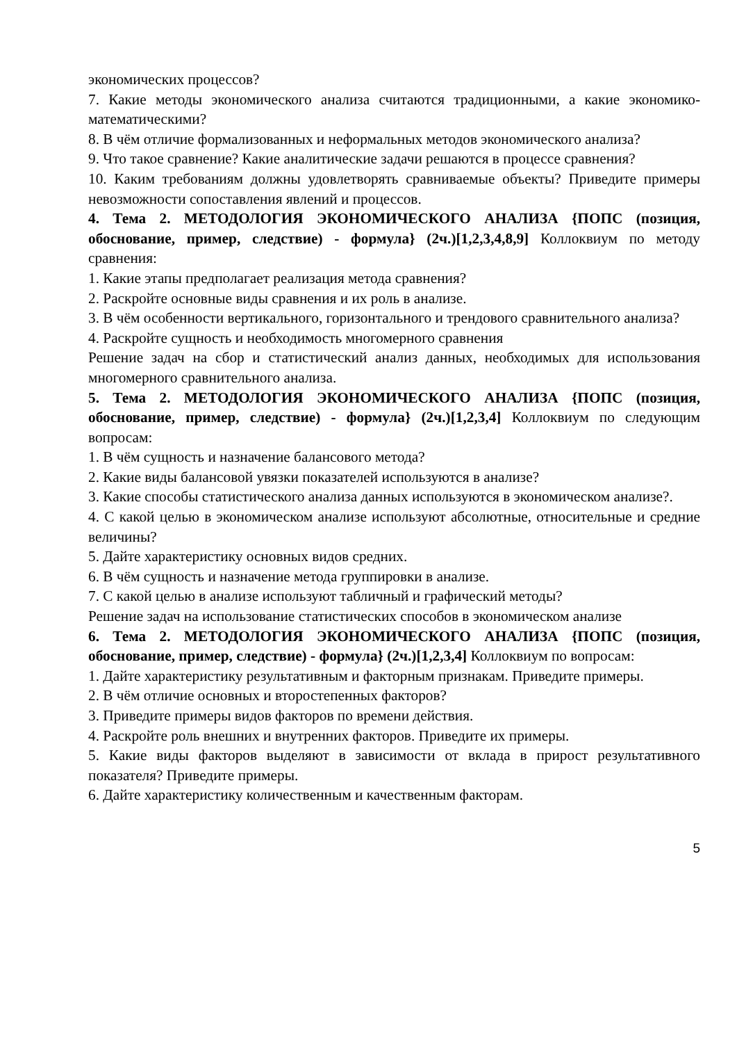экономических процессов?
7. Какие методы экономического анализа считаются традиционными, а какие экономико-математическими?
8. В чём отличие формализованных и неформальных методов экономического анализа?
9. Что такое сравнение? Какие аналитические задачи решаются в процессе сравнения?
10. Каким требованиям должны удовлетворять сравниваемые объекты? Приведите примеры невозможности сопоставления явлений и процессов.
4. Тема 2. МЕТОДОЛОГИЯ ЭКОНОМИЧЕСКОГО АНАЛИЗА {ПОПС (позиция, обоснование, пример, следствие) - формула} (2ч.)[1,2,3,4,8,9] Коллоквиум по методу сравнения:
1. Какие этапы предполагает реализация метода сравнения?
2. Раскройте основные виды сравнения и их роль в анализе.
3. В чём особенности вертикального, горизонтального и трендового сравнительного анализа?
4. Раскройте сущность и необходимость многомерного сравнения
Решение задач на сбор и статистический анализ данных, необходимых для использования многомерного сравнительного анализа.
5. Тема 2. МЕТОДОЛОГИЯ ЭКОНОМИЧЕСКОГО АНАЛИЗА {ПОПС (позиция, обоснование, пример, следствие) - формула} (2ч.)[1,2,3,4] Коллоквиум по следующим вопросам:
1. В чём сущность и назначение балансового метода?
2. Какие виды балансовой увязки показателей используются в анализе?
3. Какие способы статистического анализа данных используются в экономическом анализе?.
4. С какой целью в экономическом анализе используют абсолютные, относительные и средние величины?
5. Дайте характеристику основных видов средних.
6. В чём сущность и назначение метода группировки в анализе.
7. С какой целью в анализе используют табличный и графический методы?
Решение задач на использование статистических способов в экономическом анализе
6. Тема 2. МЕТОДОЛОГИЯ ЭКОНОМИЧЕСКОГО АНАЛИЗА {ПОПС (позиция, обоснование, пример, следствие) - формула} (2ч.)[1,2,3,4] Коллоквиум по вопросам:
1. Дайте характеристику результативным и факторным признакам. Приведите примеры.
2. В чём отличие основных и второстепенных факторов?
3. Приведите примеры видов факторов по времени действия.
4. Раскройте роль внешних и внутренних факторов. Приведите их примеры.
5. Какие виды факторов выделяют в зависимости от вклада в прирост результативного показателя? Приведите примеры.
6. Дайте характеристику количественным и качественным факторам.
5